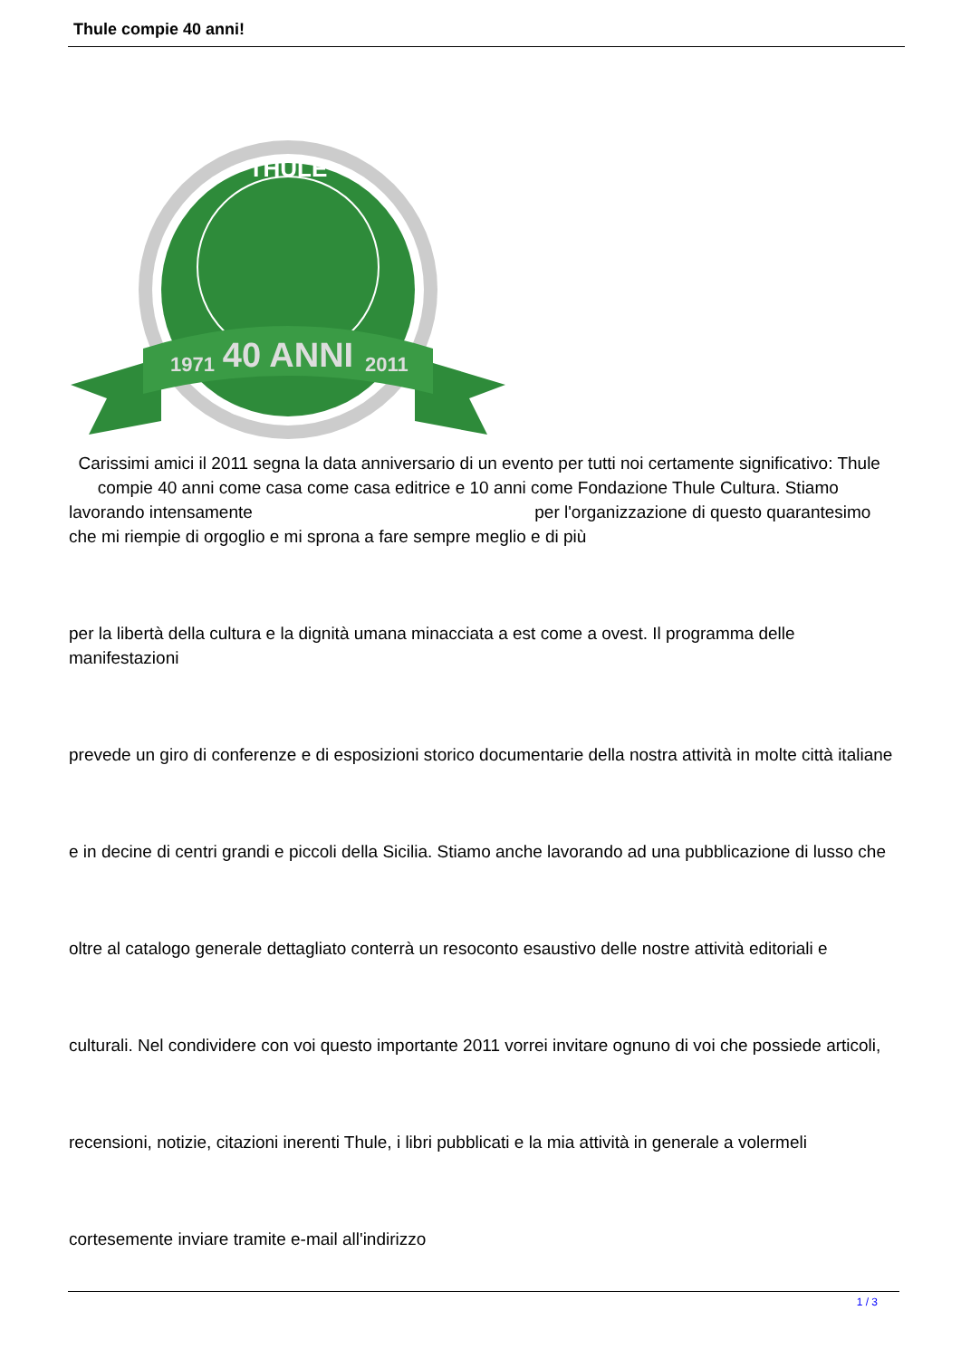Thule compie 40 anni!
THULE
40 ANNI
1971
2011
Carissimi amici il 2011 segna la data anniversario di un evento per tutti noi certamente significativo: Thule compie 40 anni come casa come casa editrice e 10 anni come Fondazione Thule Cultura. Stiamo lavorando intensamente per l'organizzazione di questo quarantesimo che mi riempie di orgoglio e mi sprona a fare sempre meglio e di più
per la libertà della cultura e la dignità umana minacciata a est come a ovest. Il programma delle manifestazioni
prevede un giro di conferenze e di esposizioni storico documentarie della nostra attività in molte città italiane
e in decine di centri grandi e piccoli della Sicilia. Stiamo anche lavorando ad una pubblicazione di lusso che
oltre al catalogo generale dettagliato conterrà un resoconto esaustivo delle nostre attività editoriali e
culturali. Nel condividere con voi questo importante 2011 vorrei invitare ognuno di voi che possiede articoli,
recensioni, notizie, citazioni inerenti Thule, i libri pubblicati e la mia attività in generale a volermeli
cortesemente inviare tramite e-mail all'indirizzo
1 / 3